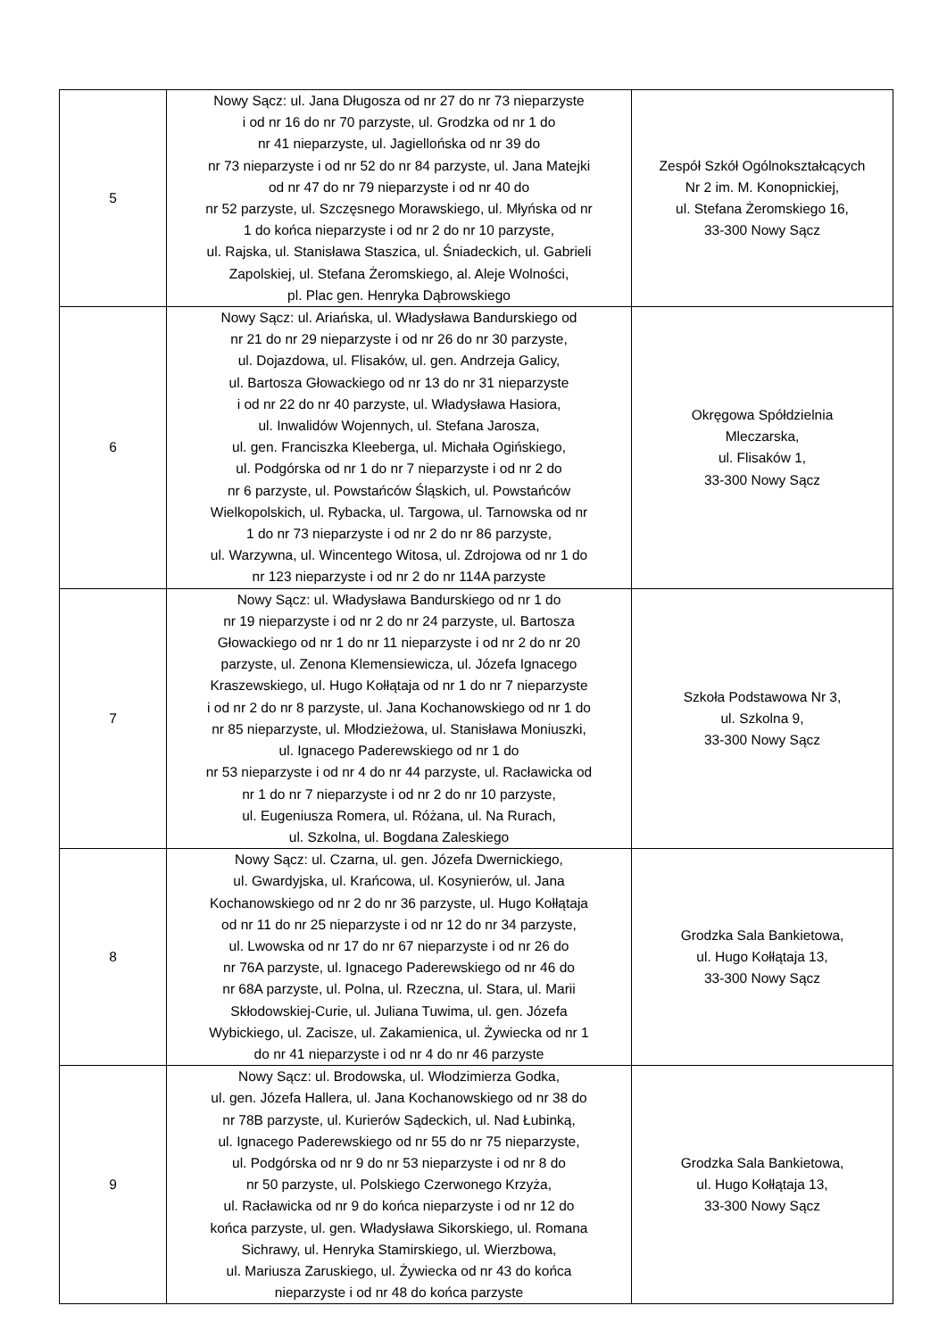| 5 | Nowy Sącz: ul. Jana Długosza od nr 27 do nr 73 nieparzyste i od nr 16 do nr 70 parzyste, ul. Grodzka od nr 1 do nr 41 nieparzyste, ul. Jagiellońska od nr 39 do nr 73 nieparzyste i od nr 52 do nr 84 parzyste, ul. Jana Matejki od nr 47 do nr 79 nieparzyste i od nr 40 do nr 52 parzyste, ul. Szczęsnego Morawskiego, ul. Młyńska od nr 1 do końca nieparzyste i od nr 2 do nr 10 parzyste, ul. Rajska, ul. Stanisława Staszica, ul. Śniadeckich, ul. Gabrieli Zapolskiej, ul. Stefana Żeromskiego, al. Aleje Wolności, pl. Plac gen. Henryka Dąbrowskiego | Zespół Szkół Ogólnokształcących Nr 2 im. M. Konopnickiej, ul. Stefana Żeromskiego 16, 33-300 Nowy Sącz |
| 6 | Nowy Sącz: ul. Ariańska, ul. Władysława Bandurskiego od nr 21 do nr 29 nieparzyste i od nr 26 do nr 30 parzyste, ul. Dojazdowa, ul. Flisaków, ul. gen. Andrzeja Galicy, ul. Bartosza Głowackiego od nr 13 do nr 31 nieparzyste i od nr 22 do nr 40 parzyste, ul. Władysława Hasiora, ul. Inwalidów Wojennych, ul. Stefana Jarosza, ul. gen. Franciszka Kleeberga, ul. Michała Ogińskiego, ul. Podgórska od nr 1 do nr 7 nieparzyste i od nr 2 do nr 6 parzyste, ul. Powstańców Śląskich, ul. Powstańców Wielkopolskich, ul. Rybacka, ul. Targowa, ul. Tarnowska od nr 1 do nr 73 nieparzyste i od nr 2 do nr 86 parzyste, ul. Warzywna, ul. Wincentego Witosa, ul. Zdrojowa od nr 1 do nr 123 nieparzyste i od nr 2 do nr 114A parzyste | Okręgowa Spółdzielnia Mleczarska, ul. Flisaków 1, 33-300 Nowy Sącz |
| 7 | Nowy Sącz: ul. Władysława Bandurskiego od nr 1 do nr 19 nieparzyste i od nr 2 do nr 24 parzyste, ul. Bartosza Głowackiego od nr 1 do nr 11 nieparzyste i od nr 2 do nr 20 parzyste, ul. Zenona Klemensiewicza, ul. Józefa Ignacego Kraszewskiego, ul. Hugo Kołłątaja od nr 1 do nr 7 nieparzyste i od nr 2 do nr 8 parzyste, ul. Jana Kochanowskiego od nr 1 do nr 85 nieparzyste, ul. Młodzieżowa, ul. Stanisława Moniuszki, ul. Ignacego Paderewskiego od nr 1 do nr 53 nieparzyste i od nr 4 do nr 44 parzyste, ul. Racławicka od nr 1 do nr 7 nieparzyste i od nr 2 do nr 10 parzyste, ul. Eugeniusza Romera, ul. Różana, ul. Na Rurach, ul. Szkolna, ul. Bogdana Zaleskiego | Szkoła Podstawowa Nr 3, ul. Szkolna 9, 33-300 Nowy Sącz |
| 8 | Nowy Sącz: ul. Czarna, ul. gen. Józefa Dwernickiego, ul. Gwardyjska, ul. Krańcowa, ul. Kosynierów, ul. Jana Kochanowskiego od nr 2 do nr 36 parzyste, ul. Hugo Kołłątaja od nr 11 do nr 25 nieparzyste i od nr 12 do nr 34 parzyste, ul. Lwowska od nr 17 do nr 67 nieparzyste i od nr 26 do nr 76A parzyste, ul. Ignacego Paderewskiego od nr 46 do nr 68A parzyste, ul. Polna, ul. Rzeczna, ul. Stara, ul. Marii Skłodowskiej-Curie, ul. Juliana Tuwima, ul. gen. Józefa Wybickiego, ul. Zacisze, ul. Zakamienica, ul. Żywiecka od nr 1 do nr 41 nieparzyste i od nr 4 do nr 46 parzyste | Grodzka Sala Bankietowa, ul. Hugo Kołłątaja 13, 33-300 Nowy Sącz |
| 9 | Nowy Sącz: ul. Brodowska, ul. Włodzimierza Godka, ul. gen. Józefa Hallera, ul. Jana Kochanowskiego od nr 38 do nr 78B parzyste, ul. Kurierów Sądeckich, ul. Nad Łubinką, ul. Ignacego Paderewskiego od nr 55 do nr 75 nieparzyste, ul. Podgórska od nr 9 do nr 53 nieparzyste i od nr 8 do nr 50 parzyste, ul. Polskiego Czerwonego Krzyża, ul. Racławicka od nr 9 do końca nieparzyste i od nr 12 do końca parzyste, ul. gen. Władysława Sikorskiego, ul. Romana Sichrawy, ul. Henryka Stamirskiego, ul. Wierzbowa, ul. Mariusza Zaruskiego, ul. Żywiecka od nr 43 do końca nieparzyste i od nr 48 do końca parzyste | Grodzka Sala Bankietowa, ul. Hugo Kołłątaja 13, 33-300 Nowy Sącz |